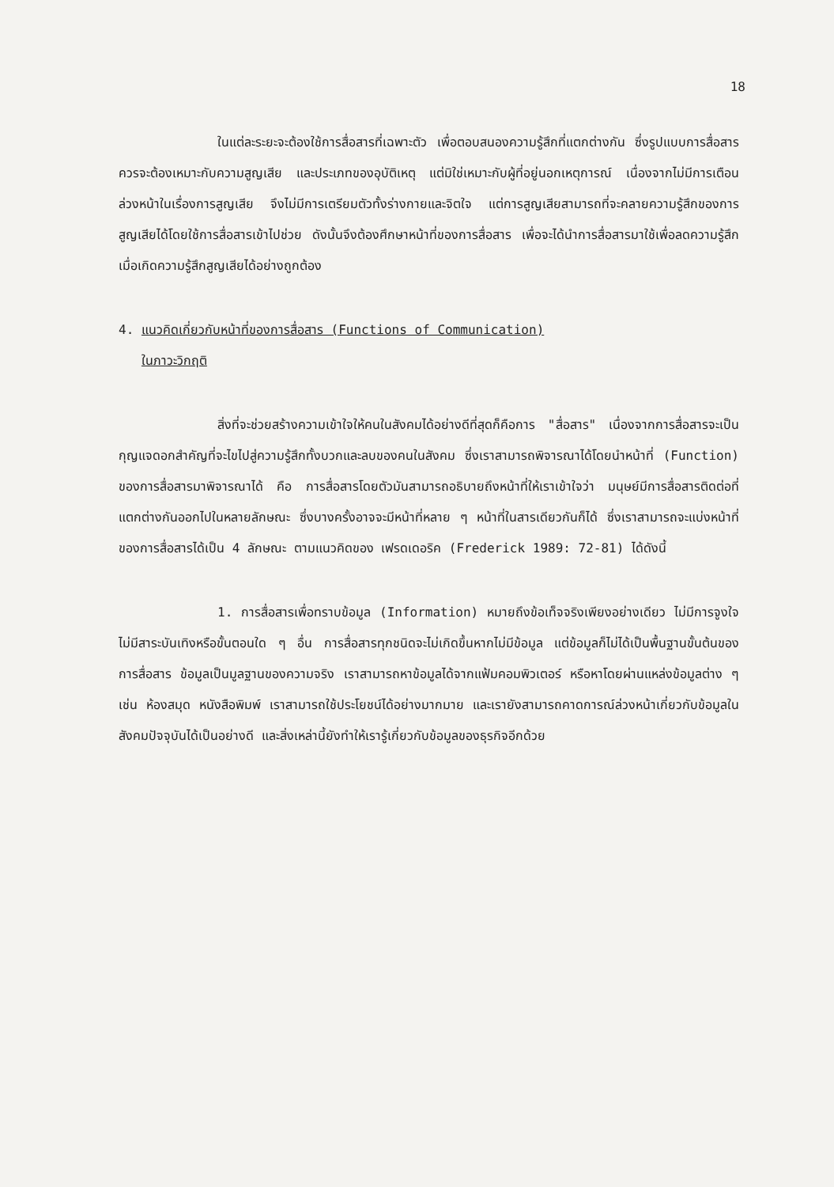18
ในแต่ละระยะจะต้องใช้การสื่อสารที่เฉพาะตัว เพื่อตอบสนองความรู้สึกที่แตกต่างกัน ซึ่งรูปแบบการสื่อสารควรจะต้องเหมาะกับความสูญเสีย และประเภทของอุบัติเหตุ แต่มิใช่เหมาะกับผู้ที่อยู่นอกเหตุการณ์ เนื่องจากไม่มีการเตือนล่วงหน้าในเรื่องการสูญเสีย จึงไม่มีการเตรียมตัวทั้งร่างกายและจิตใจ แต่การสูญเสียสามารถที่จะคลายความรู้สึกของการสูญเสียได้โดยใช้การสื่อสารเข้าไปช่วย ดังนั้นจึงต้องศึกษาหน้าที่ของการสื่อสาร เพื่อจะได้นำการสื่อสารมาใช้เพื่อลดความรู้สึกเมื่อเกิดความรู้สึกสูญเสียได้อย่างถูกต้อง
4. แนวคิดเกี่ยวกับหน้าที่ของการสื่อสาร (Functions of Communication)
ในภาวะวิกฤติ
สิ่งที่จะช่วยสร้างความเข้าใจให้คนในสังคมได้อย่างดีที่สุดก็คือการ "สื่อสาร" เนื่องจากการสื่อสารจะเป็นกุญแจดอกสำคัญที่จะไขไปสู่ความรู้สึกทั้งบวกและลบของคนในสังคม ซึ่งเราสามารถพิจารณาได้โดยนำหน้าที่ (Function) ของการสื่อสารมาพิจารณาได้ คือ การสื่อสารโดยตัวมันสามารถอธิบายถึงหน้าที่ให้เราเข้าใจว่า มนุษย์มีการสื่อสารติดต่อที่แตกต่างกันออกไปในหลายลักษณะ ซึ่งบางครั้งอาจจะมีหน้าที่หลาย ๆ หน้าที่ในสารเดียวกันก็ได้ ซึ่งเราสามารถจะแบ่งหน้าที่ของการสื่อสารได้เป็น 4 ลักษณะ ตามแนวคิดของ เฟรดเดอริค (Frederick 1989: 72-81) ได้ดังนี้
1. การสื่อสารเพื่อทราบข้อมูล (Information) หมายถึงข้อเท็จจริงเพียงอย่างเดียว ไม่มีการจูงใจ ไม่มีสาระบันเทิงหรือขั้นตอนใด ๆ อื่น การสื่อสารทุกชนิดจะไม่เกิดขึ้นหากไม่มีข้อมูล แต่ข้อมูลก็ไม่ได้เป็นพื้นฐานขั้นต้นของการสื่อสาร ข้อมูลเป็นมูลฐานของความจริง เราสามารถหาข้อมูลได้จากแฟ้มคอมพิวเตอร์ หรือหาโดยผ่านแหล่งข้อมูลต่าง ๆ เช่น ห้องสมุด หนังสือพิมพ์ เราสามารถใช้ประโยชน์ได้อย่างมากมาย และเรายังสามารถคาดการณ์ล่วงหน้าเกี่ยวกับข้อมูลในสังคมปัจจุบันได้เป็นอย่างดี และสิ่งเหล่านี้ยังทำให้เรารู้เกี่ยวกับข้อมูลของธุรกิจอีกด้วย